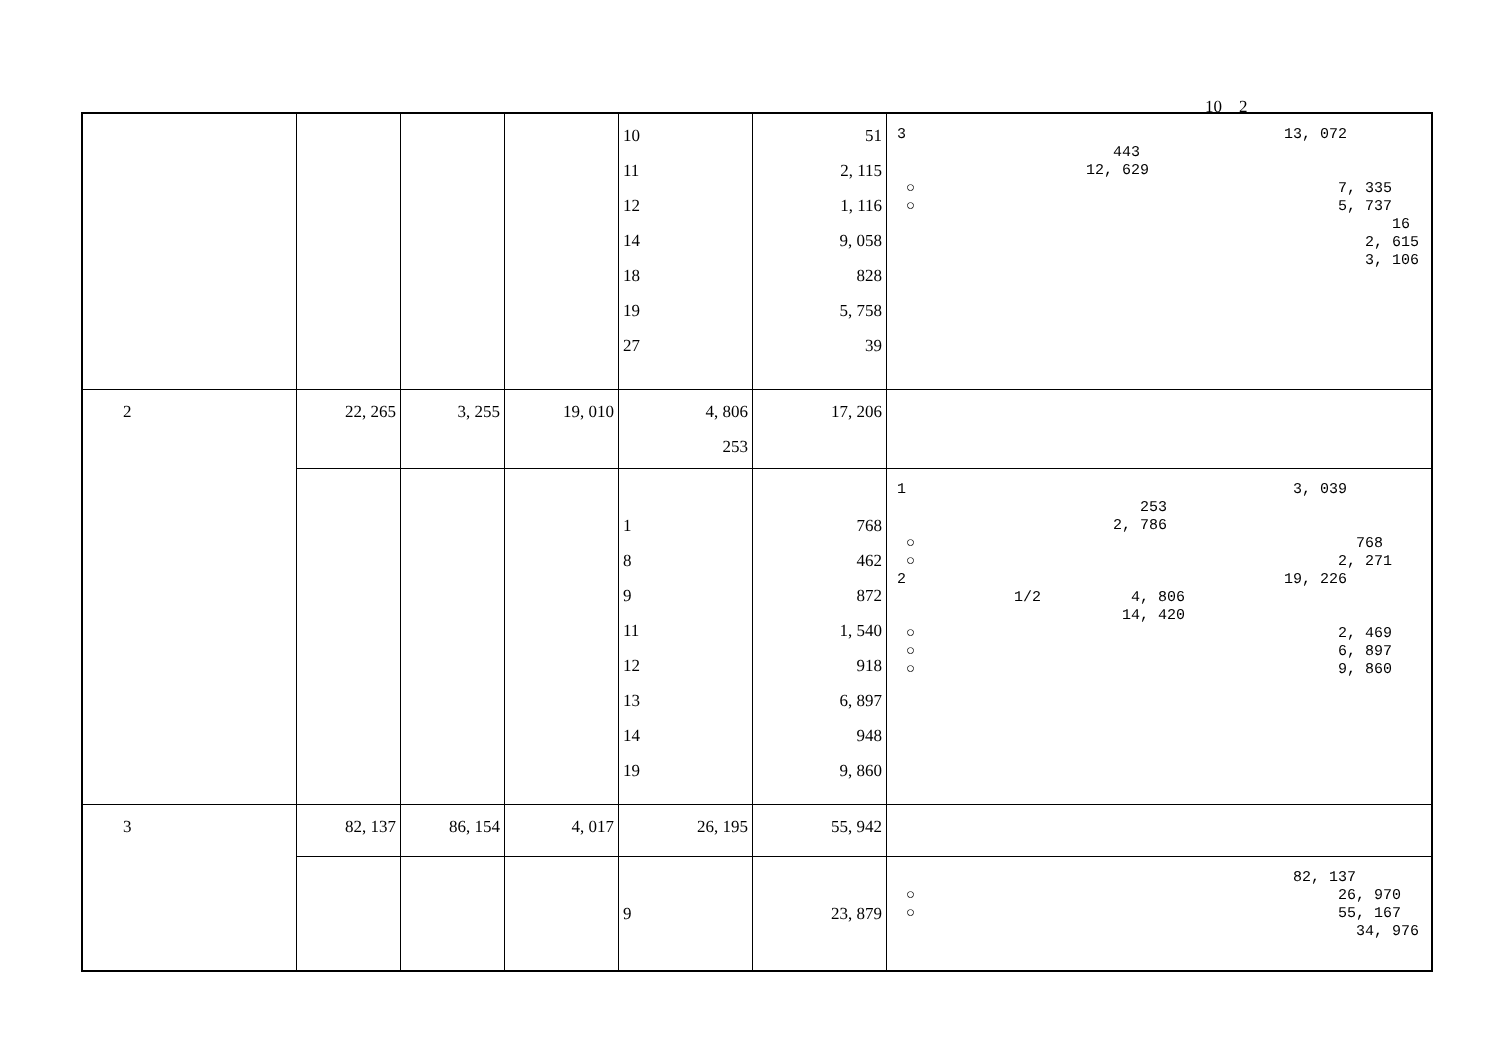10　2
| | | | | 10 11 12 14 18 19 27 | 51 2, 115 1, 116 9, 058 828 5, 758 39 | 3 13, 072 443 12, 629 ○ 7, 335 ○ 5, 737 16 2, 615 3, 106 |
| 2 | 22, 265 | 3, 255 | 19, 010 | 4, 806 253 | 17, 206 | |
| | | | | 1 8 9 11 12 13 14 19 | 768 462 872 1, 540 918 6, 897 948 9, 860 | 1 3, 039 253 2, 786 ○ 768 ○ 2, 271 2 19, 226 1/2 4, 806 14, 420 ○ 2, 469 ○ 6, 897 ○ 9, 860 |
| 3 | 82, 137 | 86, 154 | 4, 017 | 26, 195 | 55, 942 | |
| | | | | 9 | 23, 879 | 82, 137 ○ 26, 970 ○ 55, 167 34, 976 |